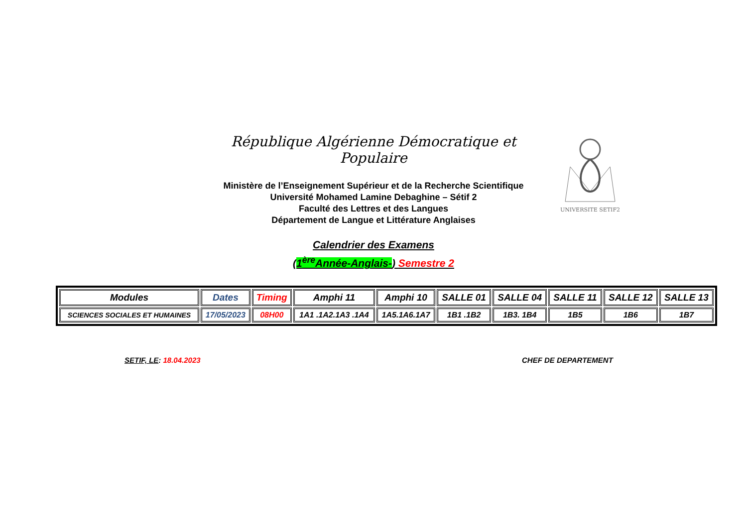République Algérienne Démocratique et Populaire
Ministère de l’Enseignement Supérieur et de la Recherche Scientifique
Université Mohamed Lamine Debaghine – Sétif 2
Faculté des Lettres et des Langues
Département de Langue et Littérature Anglaises
Calendrier des Examens
(1<sup>ère</sup>Année-Anglais-) Semestre 2
UNIVERSITE SETIF2
| Modules | Dates | Timing | Amphi 11 | Amphi 10 | SALLE 01 | SALLE 04 | SALLE 11 | SALLE 12 | SALLE 13 |
| --- | --- | --- | --- | --- | --- | --- | --- | --- | --- |
| SCIENCES SOCIALES ET HUMAINES | 17/05/2023 | 08H00 | 1A1 .1A2.1A3 .1A4 | 1A5.1A6.1A7 | 1B1 .1B2 | 1B3. 1B4 | 1B5 | 1B6 | 1B7 |
SETIF, LE: 18.04.2023 CHEF DE DEPARTEMENT